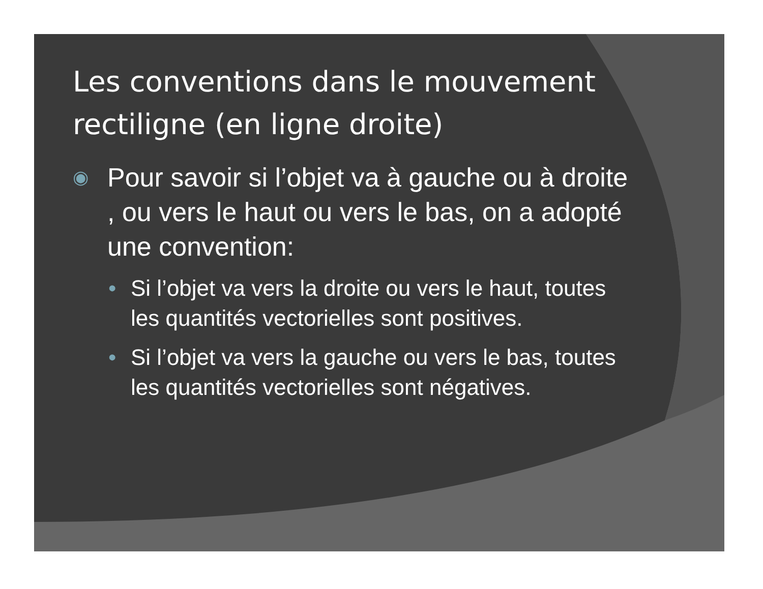Les conventions dans le mouvement rectiligne (en ligne droite)
◉ Pour savoir si l’objet va à gauche ou à droite , ou vers le haut ou vers le bas, on a adopté une convention:
• Si l’objet va vers la droite ou vers le haut, toutes les quantités vectorielles sont positives.
• Si l’objet va vers la gauche ou vers le bas, toutes les quantités vectorielles sont négatives.